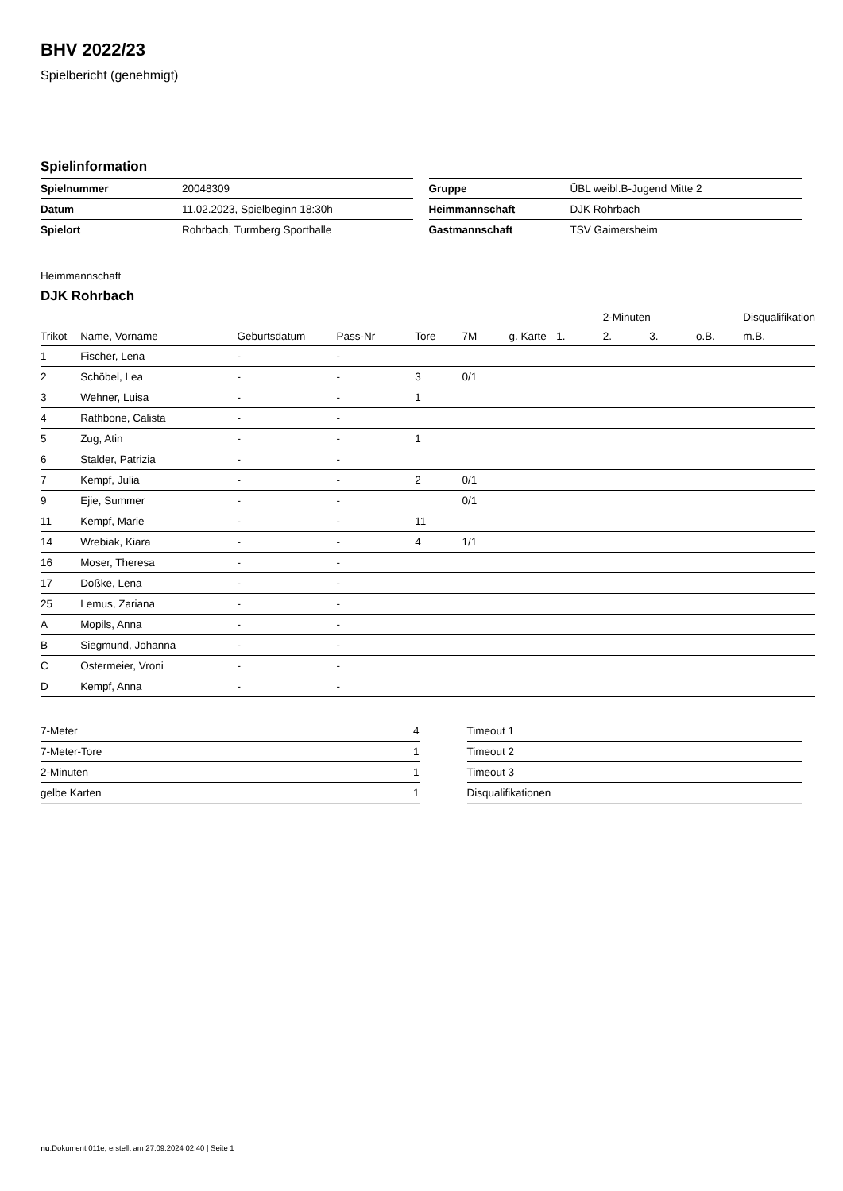BHV 2022/23
Spielbericht (genehmigt)
Spielinformation
| Spielnummer | 20048309 |
| Datum | 11.02.2023, Spielbeginn 18:30h |
| Spielort | Rohrbach, Turmberg Sporthalle |
| Gruppe | ÜBL weibl.B-Jugend Mitte 2 |
| Heimmannschaft | DJK Rohrbach |
| Gastmannschaft | TSV Gaimersheim |
Heimmannschaft
DJK Rohrbach
| | | | | | | | | 2-Minuten | | | Disqualifikation |
| --- | --- | --- | --- | --- | --- | --- | --- | --- | --- | --- | --- |
| Trikot | Name, Vorname | Geburtsdatum | Pass-Nr | Tore | 7M | g. Karte | 1. | 2. | 3. | o.B. | m.B. |
| 1 | Fischer, Lena | - | - | | | | | | | | |
| 2 | Schöbel, Lea | - | - | 3 | 0/1 | | | | | | |
| 3 | Wehner, Luisa | - | - | 1 | | | | | | | |
| 4 | Rathbone, Calista | - | - | | | | | | | | |
| 5 | Zug, Atin | - | - | 1 | | | | | | | |
| 6 | Stalder, Patrizia | - | - | | | | | | | | |
| 7 | Kempf, Julia | - | - | 2 | 0/1 | | | | | | |
| 9 | Ejie, Summer | - | - | | 0/1 | | | | | | |
| 11 | Kempf, Marie | - | - | 11 | | | | | | | |
| 14 | Wrebiak, Kiara | - | - | 4 | 1/1 | | | | | | |
| 16 | Moser, Theresa | - | - | | | | | | | | |
| 17 | Doßke, Lena | - | - | | | | | | | | |
| 25 | Lemus, Zariana | - | - | | | | | | | | |
| A | Mopils, Anna | - | - | | | | | | | | |
| B | Siegmund, Johanna | - | - | | | | | | | | |
| C | Ostermeier, Vroni | - | - | | | | | | | | |
| D | Kempf, Anna | - | - | | | | | | | | |
| 7-Meter | 4 |
| 7-Meter-Tore | 1 |
| 2-Minuten | 1 |
| gelbe Karten | 1 |
| Timeout 1 |
| Timeout 2 |
| Timeout 3 |
| Disqualifikationen |
nu.Dokument 011e, erstellt am 27.09.2024 02:40 | Seite 1